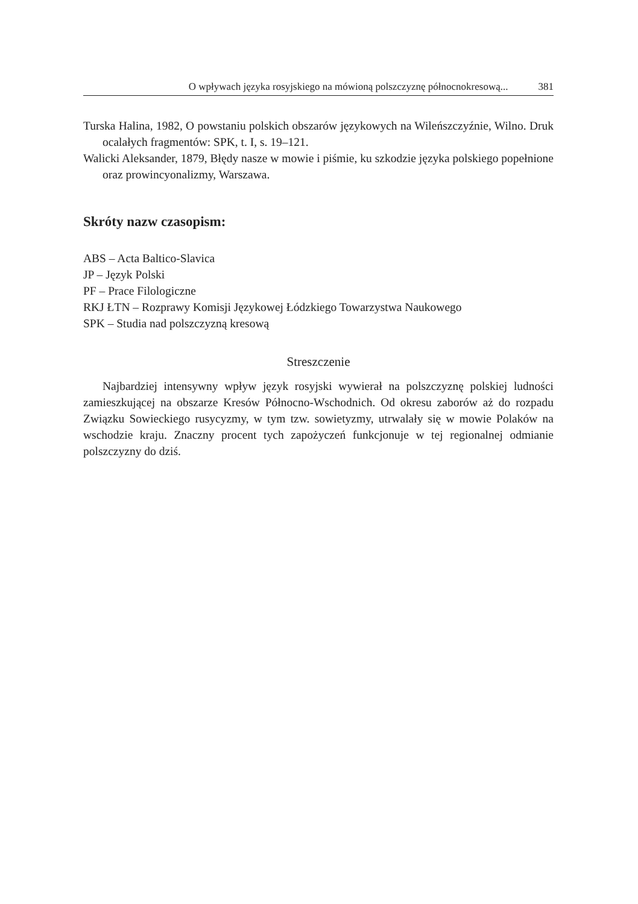O wpływach języka rosyjskiego na mówioną polszczyznę północnokresową... 381
Turska Halina, 1982, O powstaniu polskich obszarów językowych na Wileńszczyźnie, Wilno. Druk ocalałych fragmentów: SPK, t. I, s. 19–121.
Walicki Aleksander, 1879, Błędy nasze w mowie i piśmie, ku szkodzie języka polskiego popełnione oraz prowincyonalizmy, Warszawa.
Skróty nazw czasopism:
ABS – Acta Baltico-Slavica
JP – Język Polski
PF – Prace Filologiczne
RKJ ŁTN – Rozprawy Komisji Językowej Łódzkiego Towarzystwa Naukowego
SPK – Studia nad polszczyzną kresową
Streszczenie
Najbardziej intensywny wpływ język rosyjski wywierał na polszczyznę polskiej ludności zamieszkującej na obszarze Kresów Północno-Wschodnich. Od okresu zaborów aż do rozpadu Związku Sowieckiego rusycyzmy, w tym tzw. sowietyzmy, utrwalały się w mowie Polaków na wschodzie kraju. Znaczny procent tych zapożyczeń funkcjonuje w tej regionalnej odmianie polszczyzny do dziś.